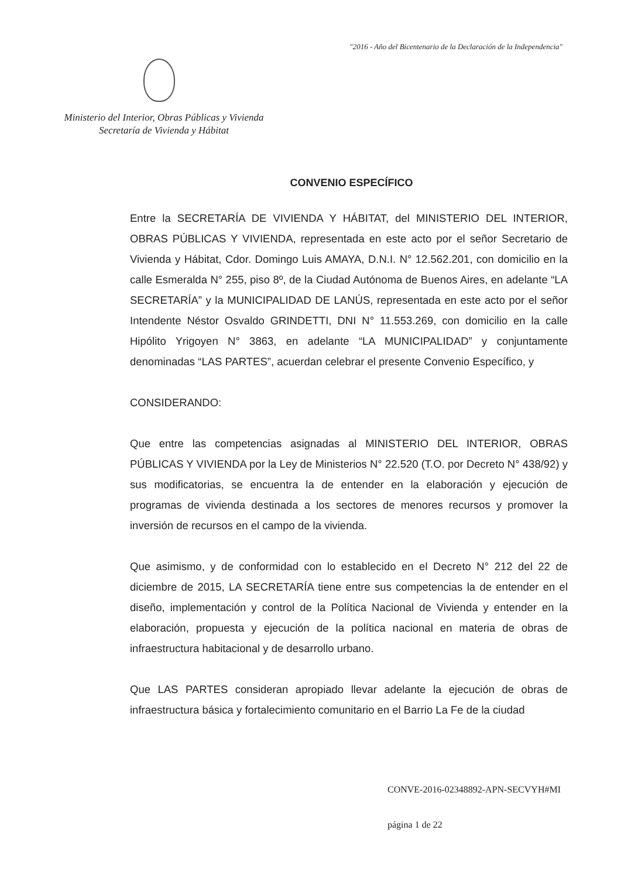"2016 - Año del Bicentenario de la Declaración de la Independencia"
Ministerio del Interior, Obras Públicas y Vivienda
Secretaría de Vivienda y Hábitat
CONVENIO ESPECÍFICO
Entre la SECRETARÍA DE VIVIENDA Y HÁBITAT, del MINISTERIO DEL INTERIOR, OBRAS PÚBLICAS Y VIVIENDA, representada en este acto por el señor Secretario de Vivienda y Hábitat, Cdor. Domingo Luis AMAYA, D.N.I. N° 12.562.201, con domicilio en la calle Esmeralda N° 255, piso 8º, de la Ciudad Autónoma de Buenos Aires, en adelante “LA SECRETARÍA” y la MUNICIPALIDAD DE LANÚS, representada en este acto por el señor Intendente Néstor Osvaldo GRINDETTI, DNI N° 11.553.269, con domicilio en la calle Hipólito Yrigoyen N° 3863, en adelante “LA MUNICIPALIDAD” y conjuntamente denominadas “LAS PARTES”, acuerdan celebrar el presente Convenio Específico, y
CONSIDERANDO:
Que entre las competencias asignadas al MINISTERIO DEL INTERIOR, OBRAS PÚBLICAS Y VIVIENDA por la Ley de Ministerios N° 22.520 (T.O. por Decreto N° 438/92) y sus modificatorias, se encuentra la de entender en la elaboración y ejecución de programas de vivienda destinada a los sectores de menores recursos y promover la inversión de recursos en el campo de la vivienda.
Que asimismo, y de conformidad con lo establecido en el Decreto N° 212 del 22 de diciembre de 2015, LA SECRETARÍA tiene entre sus competencias la de entender en el diseño, implementación y control de la Política Nacional de Vivienda y entender en la elaboración, propuesta y ejecución de la política nacional en materia de obras de infraestructura habitacional y de desarrollo urbano.
Que LAS PARTES consideran apropiado llevar adelante la ejecución de obras de infraestructura básica y fortalecimiento comunitario en el Barrio La Fe de la ciudad
CONVE-2016-02348892-APN-SECVYH#MI
página 1 de 22